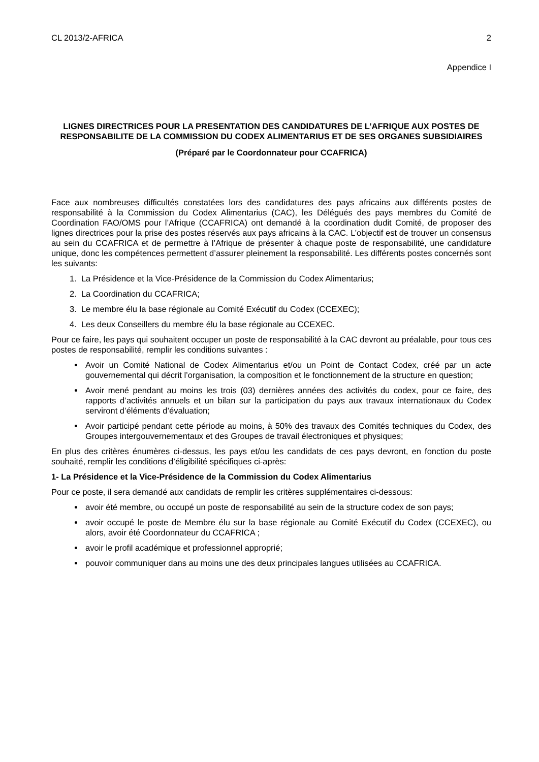CL 2013/2-AFRICA 2
Appendice I
LIGNES DIRECTRICES POUR LA PRESENTATION DES CANDIDATURES DE L’AFRIQUE AUX POSTES DE RESPONSABILITE DE LA COMMISSION DU CODEX ALIMENTARIUS ET DE SES ORGANES SUBSIDIAIRES
(Préparé par le Coordonnateur pour CCAFRICA)
Face aux nombreuses difficultés constatées lors des candidatures des pays africains aux différents postes de responsabilité à la Commission du Codex Alimentarius (CAC), les Délégués des pays membres du Comité de Coordination FAO/OMS pour l’Afrique (CCAFRICA) ont demandé à la coordination dudit Comité, de proposer des lignes directrices pour la prise des postes réservés aux pays africains à la CAC. L’objectif est de trouver un consensus au sein du CCAFRICA et de permettre à l’Afrique de présenter à chaque poste de responsabilité, une candidature unique, donc les compétences permettent d’assurer pleinement la responsabilité. Les différents postes concernés sont les suivants:
1. La Présidence et la Vice-Présidence de la Commission du Codex Alimentarius;
2. La Coordination du CCAFRICA;
3. Le membre élu la base régionale au Comité Exécutif du Codex (CCEXEC);
4. Les deux Conseillers du membre élu la base régionale au CCEXEC.
Pour ce faire, les pays qui souhaitent occuper un poste de responsabilité à la CAC devront au préalable, pour tous ces postes de responsabilité, remplir les conditions suivantes :
Avoir un Comité National de Codex Alimentarius et/ou un Point de Contact Codex, créé par un acte gouvernemental qui décrit l’organisation, la composition et le fonctionnement de la structure en question;
Avoir mené pendant au moins les trois (03) dernières années des activités du codex, pour ce faire, des rapports d’activités annuels et un bilan sur la participation du pays aux travaux internationaux du Codex serviront d’éléments d’évaluation;
Avoir participé pendant cette période au moins, à 50% des travaux des Comités techniques du Codex, des Groupes intergouvernementaux et des Groupes de travail électroniques et physiques;
En plus des critères énumères ci-dessus, les pays et/ou les candidats de ces pays devront, en fonction du poste souhaité, remplir les conditions d’éligibilité spécifiques ci-après:
1- La Présidence et la Vice-Présidence de la Commission du Codex Alimentarius
Pour ce poste, il sera demandé aux candidats de remplir les critères supplémentaires ci-dessous:
avoir été membre, ou occupé un poste de responsabilité au sein de la structure codex de son pays;
avoir occupé le poste de Membre élu sur la base régionale au Comité Exécutif du Codex (CCEXEC), ou alors, avoir été Coordonnateur du CCAFRICA ;
avoir le profil académique et professionnel approprié;
pouvoir communiquer dans au moins une des deux principales langues utilisées au CCAFRICA.